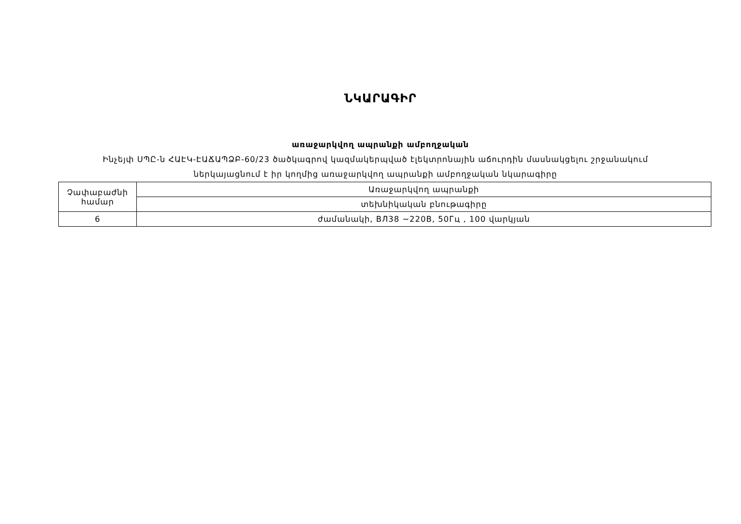ՆԿԱՐԱԳԻՐ
առաջարկվող ապրանքի ամբողջական
Ինչեյփ ՍՊԸ-ն ՀԱԷԿ-ԷԱՃԱՊՁԲ-60/23 ծածկագրով կազմակերպված էլեկտրոնային աճուրդին մասնակցելու շրջանակում
ներկայացնում է իր կողմից առաջարկվող ապրանքի ամբողջական նկարագիրը
| Չափաբաժնի համար | Առաջարկվող ապրանքի |
| | տեխնիկական բնութագիրը |
| 6 | ժամանակի, ВЛ38 ~220В, 50Гц , 100 վարկյան |